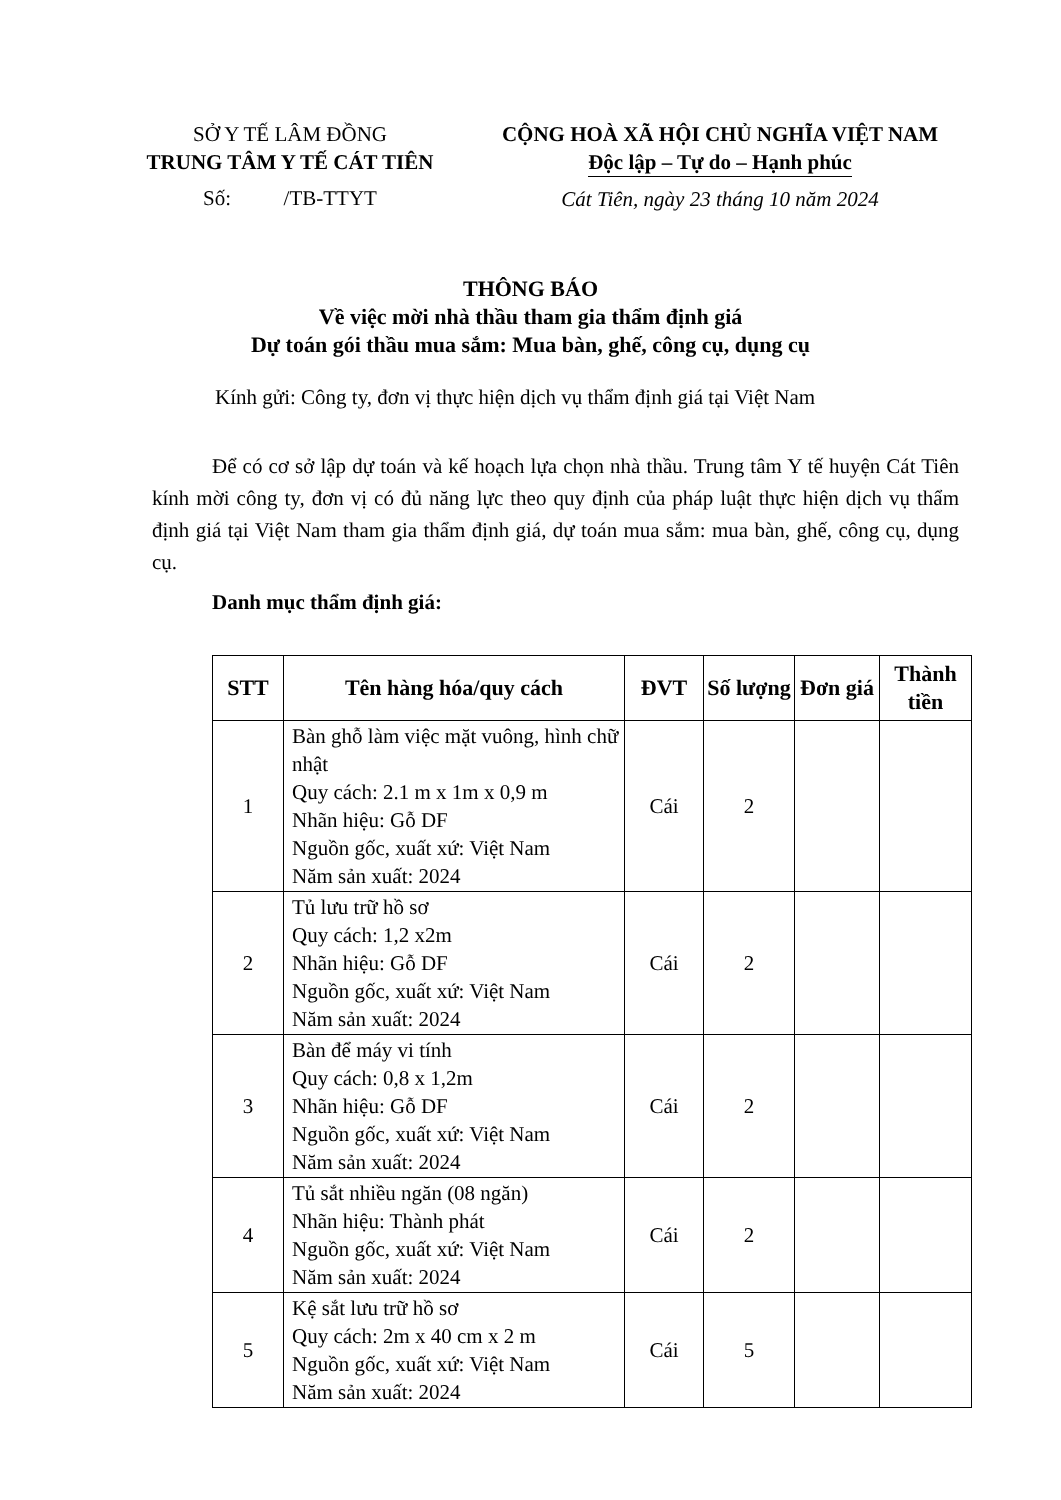SỞ Y TẾ LÂM ĐỒNG
TRUNG TÂM Y TẾ CÁT TIÊN
Số: /TB-TTYT
CỘNG HOÀ XÃ HỘI CHỦ NGHĨA VIỆT NAM
Độc lập – Tự do – Hạnh phúc
Cát Tiên, ngày 23 tháng 10 năm 2024
THÔNG BÁO
Về việc mời nhà thầu tham gia thẩm định giá
Dự toán gói thầu mua sắm: Mua bàn, ghế, công cụ, dụng cụ
Kính gửi: Công ty, đơn vị thực hiện dịch vụ thẩm định giá tại Việt Nam
Để có cơ sở lập dự toán và kế hoạch lựa chọn nhà thầu. Trung tâm Y tế huyện Cát Tiên kính mời công ty, đơn vị có đủ năng lực theo quy định của pháp luật thực hiện dịch vụ thẩm định giá tại Việt Nam tham gia thẩm định giá, dự toán mua sắm: mua bàn, ghế, công cụ, dụng cụ.
Danh mục thẩm định giá:
| STT | Tên hàng hóa/quy cách | ĐVT | Số lượng | Đơn giá | Thành tiền |
| --- | --- | --- | --- | --- | --- |
| 1 | Bàn ghỗ làm việc mặt vuông, hình chữ nhật Quy cách: 2.1 m x 1m x 0,9 m Nhãn hiệu: Gỗ DF Nguồn gốc, xuất xứ: Việt Nam Năm sản xuất: 2024 | Cái | 2 | | |
| 2 | Tủ lưu trữ hồ sơ Quy cách: 1,2 x2m Nhãn hiệu: Gỗ DF Nguồn gốc, xuất xứ: Việt Nam Năm sản xuất: 2024 | Cái | 2 | | |
| 3 | Bàn để máy vi tính Quy cách: 0,8 x 1,2m Nhãn hiệu: Gỗ DF Nguồn gốc, xuất xứ: Việt Nam Năm sản xuất: 2024 | Cái | 2 | | |
| 4 | Tủ sắt nhiều ngăn (08 ngăn) Nhãn hiệu: Thành phát Nguồn gốc, xuất xứ: Việt Nam Năm sản xuất: 2024 | Cái | 2 | | |
| 5 | Kệ sắt lưu trữ hồ sơ Quy cách: 2m x 40 cm x 2 m Nguồn gốc, xuất xứ: Việt Nam Năm sản xuất: 2024 | Cái | 5 | | |